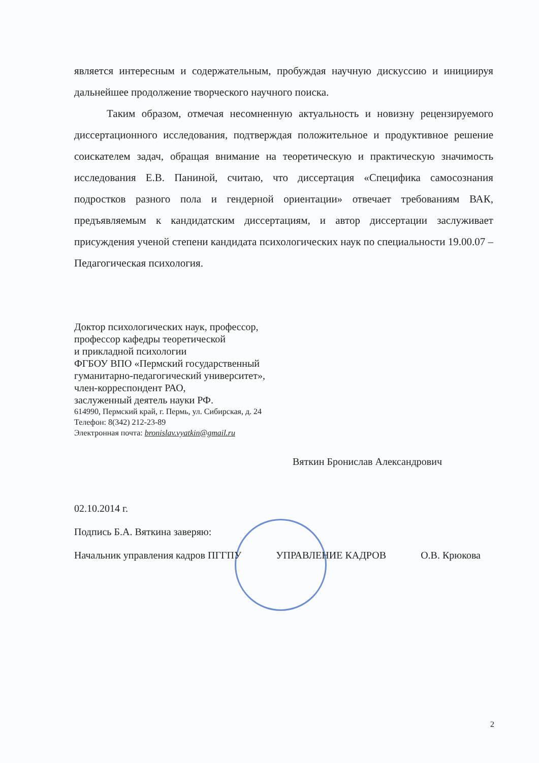является интересным и содержательным, пробуждая научную дискуссию и инициируя дальнейшее продолжение творческого научного поиска.
Таким образом, отмечая несомненную актуальность и новизну рецензируемого диссертационного исследования, подтверждая положительное и продуктивное решение соискателем задач, обращая внимание на теоретическую и практическую значимость исследования Е.В. Паниной, считаю, что диссертация «Специфика самосознания подростков разного пола и гендерной ориентации» отвечает требованиям ВАК, предъявляемым к кандидатским диссертациям, и автор диссертации заслуживает присуждения ученой степени кандидата психологических наук по специальности 19.00.07 – Педагогическая психология.
Доктор психологических наук, профессор,
профессор кафедры теоретической
и прикладной психологии
ФГБОУ ВПО «Пермский государственный
гуманитарно-педагогический университет»,
член-корреспондент РАО,
заслуженный деятель науки РФ.
614990, Пермский край, г. Пермь, ул. Сибирская, д. 24
Телефон: 8(342) 212-23-89
Электронная почта: bronislav.vyatkin@gmail.ru
Вяткин Бронислав Александрович
02.10.2014 г.
Подпись Б.А. Вяткина заверяю:
Начальник управления кадров ПГГПУ УПРАВЛЕНИЕ КАДРОВ О.В. Крюкова
2